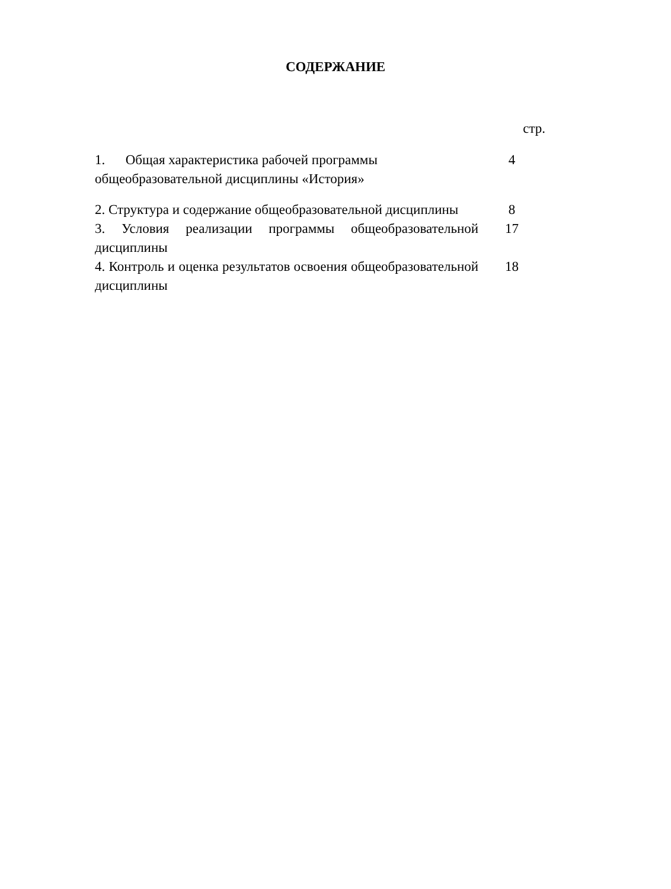СОДЕРЖАНИЕ
стр.
1. Общая характеристика рабочей программы общеобразовательной дисциплины «История»
4
2. Структура и содержание общеобразовательной дисциплины
8
3. Условия реализации программы общеобразовательной дисциплины
17
4. Контроль и оценка результатов освоения общеобразовательной дисциплины
18